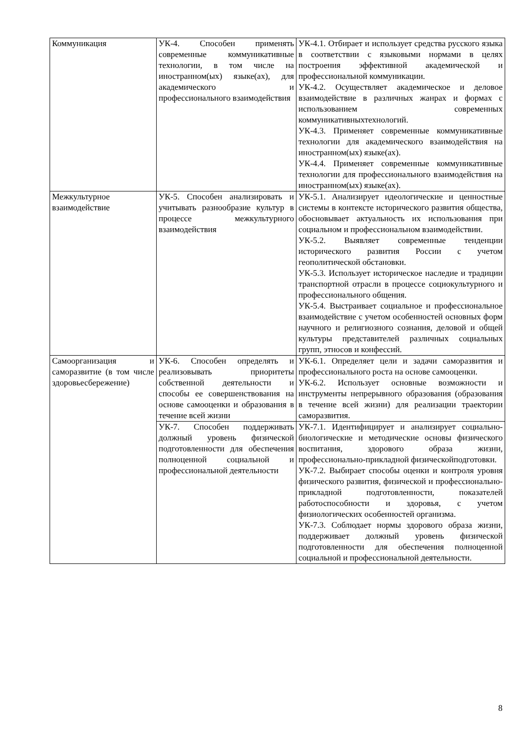| Коммуникация | УК-4. Способен применять современные коммуникативные технологии, в том числе на иностранном(ых) языке(ах), для академического и профессионального взаимодействия | УК-4.1. Отбирает и использует средства русского языка в соответствии с языковыми нормами в целях построения эффективной академической и профессиональной коммуникации. УК-4.2. Осуществляет академическое и деловое взаимодействие в различных жанрах и формах с использованием современных коммуникативныхтехнологий. УК-4.3. Применяет современные коммуникативные технологии для академического взаимодействия на иностранном(ых) языке(ах). УК-4.4. Применяет современные коммуникативные технологии для профессионального взаимодействия на иностранном(ых) языке(ах). |
| Межкультурное взаимодействие | УК-5. Способен анализировать и учитывать разнообразие культур в процессе межкультурного взаимодействия | УК-5.1. Анализирует идеологические и ценностные системы в контексте исторического развития общества, обосновывает актуальность их использования при социальном и профессиональном взаимодействии. УК-5.2. Выявляет современные тенденции исторического развития России с учетом геополитической обстановки. УК-5.3. Использует историческое наследие и традиции транспортной отрасли в процессе социокультурного и профессионального общения. УК-5.4. Выстраивает социальное и профессиональное взаимодействие с учетом особенностей основных форм научного и религиозного сознания, деловой и общей культуры представителей различных социальных групп, этносов и конфессий. |
| Самоорганизация и саморазвитие (в том числе здоровьесбережение) | УК-6. Способен определять и реализовывать приоритеты собственной деятельности и способы ее совершенствования на основе самооценки и образования в течение всей жизни | УК-6.1. Определяет цели и задачи саморазвития и профессионального роста на основе самооценки. УК-6.2. Использует основные возможности и инструменты непрерывного образования (образования в течение всей жизни) для реализации траектории саморазвития. |
| | УК-7. Способен поддерживать должный уровень физической подготовленности для обеспечения полноценной социальной и профессиональной деятельности | УК-7.1. Идентифицирует и анализирует социально-биологические и методические основы физического воспитания, здорового образа жизни, профессионально-прикладной физическойподготовки. УК-7.2. Выбирает способы оценки и контроля уровня физического развития, физической и профессионально-прикладной подготовленности, показателей работоспособности и здоровья, с учетом физиологических особенностей организма. УК-7.3. Соблюдает нормы здорового образа жизни, поддерживает должный уровень физической подготовленности для обеспечения полноценной социальной и профессиональной деятельности. |
8